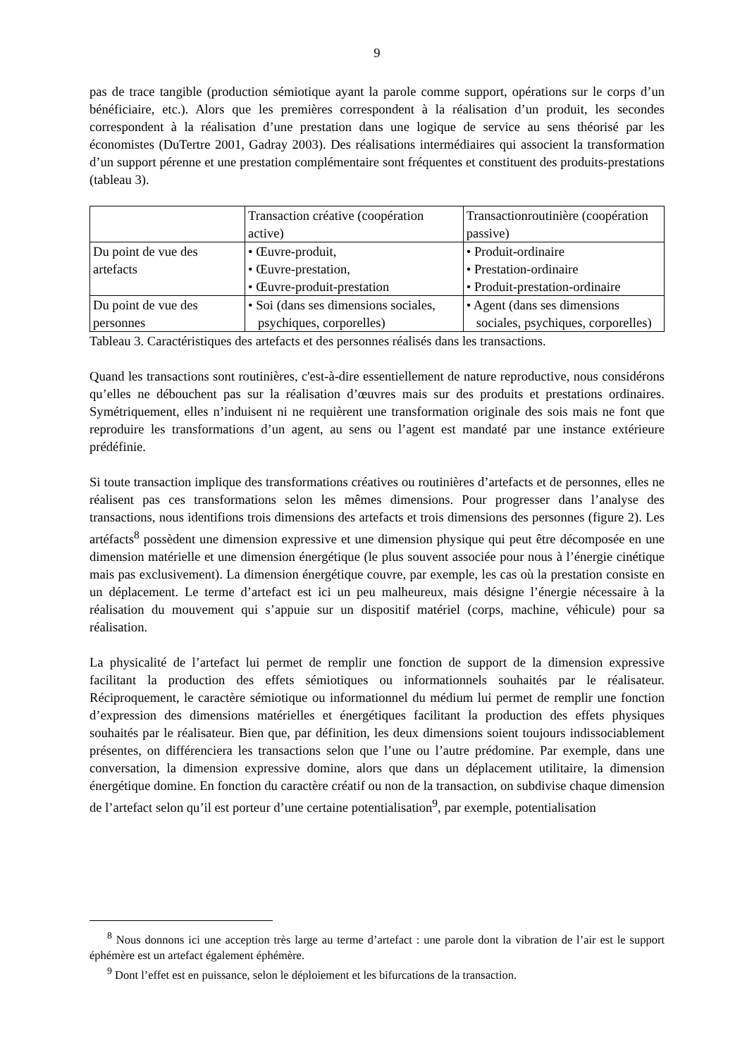9
pas de trace tangible (production sémiotique ayant la parole comme support, opérations sur le corps d’un bénéficiaire, etc.). Alors que les premières correspondent à la réalisation d’un produit, les secondes correspondent à la réalisation d’une prestation dans une logique de service au sens théorisé par les économistes (DuTertre 2001, Gadray 2003). Des réalisations intermédiaires qui associent la transformation d’un support pérenne et une prestation complémentaire sont fréquentes et constituent des produits-prestations (tableau 3).
| | Transaction créative (coopération active) | Transactionroutinière (coopération passive) |
| Du point de vue des artefacts | • Œuvre-produit, • Œuvre-prestation, • Œuvre-produit-prestation | • Produit-ordinaire • Prestation-ordinaire • Produit-prestation-ordinaire |
| Du point de vue des personnes | • Soi (dans ses dimensions sociales, psychiques, corporelles) | • Agent (dans ses dimensions sociales, psychiques, corporelles) |
Tableau 3. Caractéristiques des artefacts et des personnes réalisés dans les transactions.
Quand les transactions sont routinières, c'est-à-dire essentiellement de nature reproductive, nous considérons qu’elles ne débouchent pas sur la réalisation d’œuvres mais sur des produits et prestations ordinaires. Symétriquement, elles n’induisent ni ne requièrent une transformation originale des sois mais ne font que reproduire les transformations d’un agent, au sens ou l’agent est mandaté par une instance extérieure prédéfinie.
Si toute transaction implique des transformations créatives ou routinières d’artefacts et de personnes, elles ne réalisent pas ces transformations selon les mêmes dimensions. Pour progresser dans l’analyse des transactions, nous identifions trois dimensions des artefacts et trois dimensions des personnes (figure 2). Les artéfacts<sup>8</sup> possèdent une dimension expressive et une dimension physique qui peut être décomposée en une dimension matérielle et une dimension énergétique (le plus souvent associée pour nous à l’énergie cinétique mais pas exclusivement). La dimension énergétique couvre, par exemple, les cas où la prestation consiste en un déplacement. Le terme d’artefact est ici un peu malheureux, mais désigne l’énergie nécessaire à la réalisation du mouvement qui s’appuie sur un dispositif matériel (corps, machine, véhicule) pour sa réalisation.
La physicalité de l’artefact lui permet de remplir une fonction de support de la dimension expressive facilitant la production des effets sémiotiques ou informationnels souhaités par le réalisateur. Réciproquement, le caractère sémiotique ou informationnel du médium lui permet de remplir une fonction d’expression des dimensions matérielles et énergétiques facilitant la production des effets physiques souhaités par le réalisateur. Bien que, par définition, les deux dimensions soient toujours indissociablement présentes, on différenciera les transactions selon que l’une ou l’autre prédomine. Par exemple, dans une conversation, la dimension expressive domine, alors que dans un déplacement utilitaire, la dimension énergétique domine. En fonction du caractère créatif ou non de la transaction, on subdivise chaque dimension de l’artefact selon qu’il est porteur d’une certaine potentialisation<sup>9</sup>, par exemple, potentialisation
<sup>8</sup> Nous donnons ici une acception très large au terme d’artefact : une parole dont la vibration de l’air est le support éphémère est un artefact également éphémère.
<sup>9</sup> Dont l’effet est en puissance, selon le déploiement et les bifurcations de la transaction.